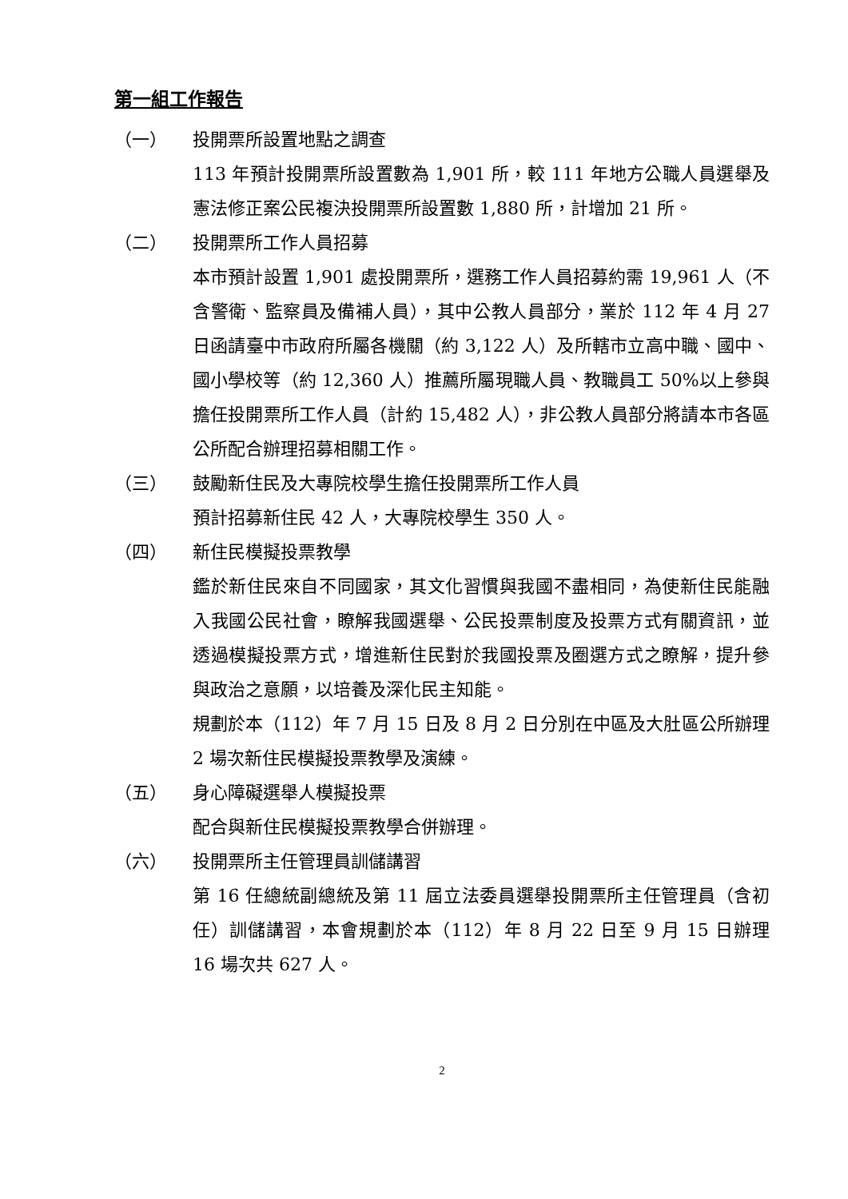第一組工作報告
（一） 投開票所設置地點之調查
113 年預計投開票所設置數為 1,901 所，較 111 年地方公職人員選舉及憲法修正案公民複決投開票所設置數 1,880 所，計增加 21 所。
（二） 投開票所工作人員招募
本市預計設置 1,901 處投開票所，選務工作人員招募約需 19,961 人（不含警衛、監察員及備補人員），其中公教人員部分，業於 112 年 4 月 27 日函請臺中市政府所屬各機關（約 3,122 人）及所轄市立高中職、國中、國小學校等（約 12,360 人）推薦所屬現職人員、教職員工 50%以上參與擔任投開票所工作人員（計約 15,482 人），非公教人員部分將請本市各區公所配合辦理招募相關工作。
（三） 鼓勵新住民及大專院校學生擔任投開票所工作人員
預計招募新住民 42 人，大專院校學生 350 人。
（四） 新住民模擬投票教學
鑑於新住民來自不同國家，其文化習慣與我國不盡相同，為使新住民能融入我國公民社會，瞭解我國選舉、公民投票制度及投票方式有關資訊，並透過模擬投票方式，增進新住民對於我國投票及圈選方式之瞭解，提升參與政治之意願，以培養及深化民主知能。
規劃於本（112）年 7 月 15 日及 8 月 2 日分別在中區及大肚區公所辦理 2 場次新住民模擬投票教學及演練。
（五） 身心障礙選舉人模擬投票
配合與新住民模擬投票教學合併辦理。
（六） 投開票所主任管理員訓儲講習
第 16 任總統副總統及第 11 屆立法委員選舉投開票所主任管理員（含初任）訓儲講習，本會規劃於本（112）年 8 月 22 日至 9 月 15 日辦理 16 場次共 627 人。
2